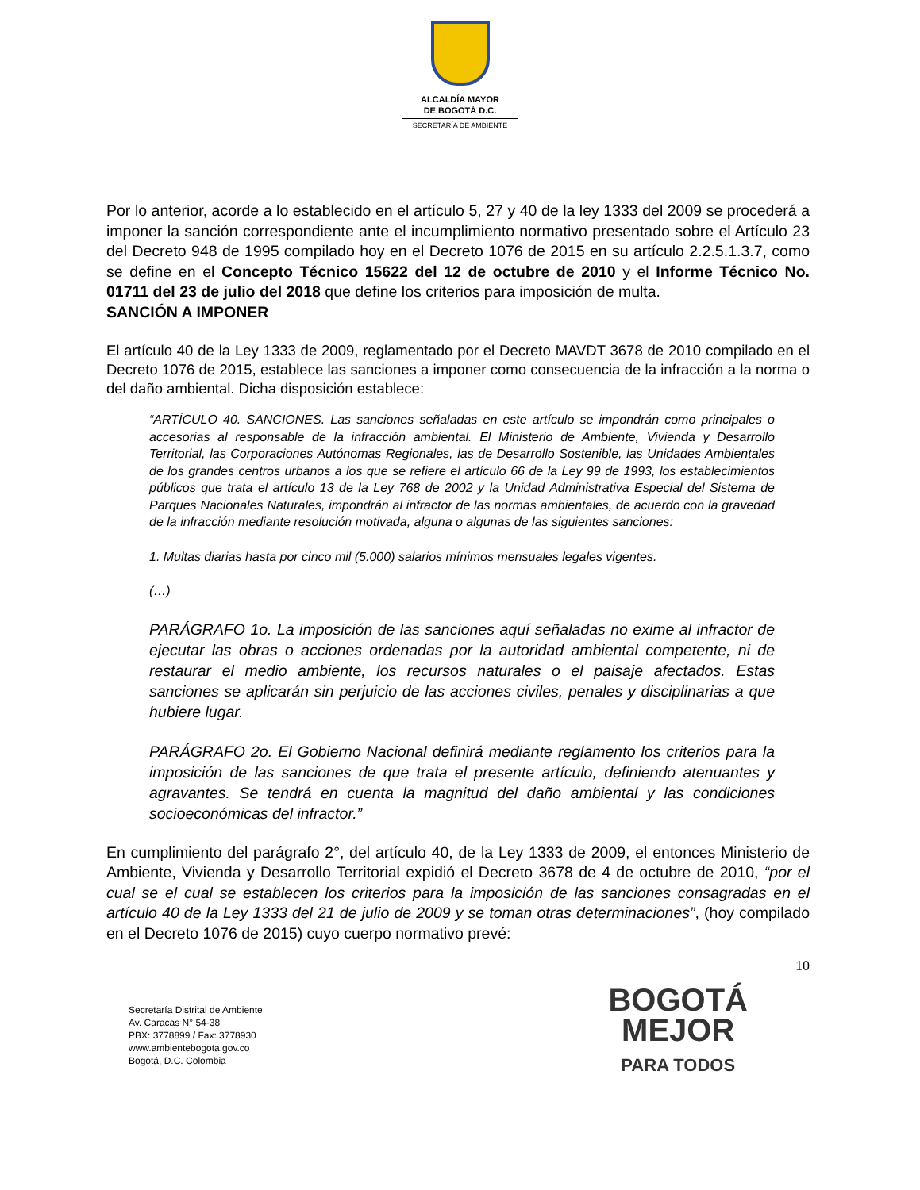ALCALDÍA MAYOR
DE BOGOTÁ D.C.
SECRETARÍA DE AMBIENTE
Por lo anterior, acorde a lo establecido en el artículo 5, 27 y 40 de la ley 1333 del 2009 se procederá a imponer la sanción correspondiente ante el incumplimiento normativo presentado sobre el Artículo 23 del Decreto 948 de 1995 compilado hoy en el Decreto 1076 de 2015 en su artículo 2.2.5.1.3.7, como se define en el Concepto Técnico 15622 del 12 de octubre de 2010 y el Informe Técnico No. 01711 del 23 de julio del 2018 que define los criterios para imposición de multa.
SANCIÓN A IMPONER
El artículo 40 de la Ley 1333 de 2009, reglamentado por el Decreto MAVDT 3678 de 2010 compilado en el Decreto 1076 de 2015, establece las sanciones a imponer como consecuencia de la infracción a la norma o del daño ambiental. Dicha disposición establece:
“ARTÍCULO 40. SANCIONES. Las sanciones señaladas en este artículo se impondrán como principales o accesorias al responsable de la infracción ambiental. El Ministerio de Ambiente, Vivienda y Desarrollo Territorial, las Corporaciones Autónomas Regionales, las de Desarrollo Sostenible, las Unidades Ambientales de los grandes centros urbanos a los que se refiere el artículo 66 de la Ley 99 de 1993, los establecimientos públicos que trata el artículo 13 de la Ley 768 de 2002 y la Unidad Administrativa Especial del Sistema de Parques Nacionales Naturales, impondrán al infractor de las normas ambientales, de acuerdo con la gravedad de la infracción mediante resolución motivada, alguna o algunas de las siguientes sanciones:
1. Multas diarias hasta por cinco mil (5.000) salarios mínimos mensuales legales vigentes.
(…)
PARÁGRAFO 1o. La imposición de las sanciones aquí señaladas no exime al infractor de ejecutar las obras o acciones ordenadas por la autoridad ambiental competente, ni de restaurar el medio ambiente, los recursos naturales o el paisaje afectados. Estas sanciones se aplicarán sin perjuicio de las acciones civiles, penales y disciplinarias a que hubiere lugar.
PARÁGRAFO 2o. El Gobierno Nacional definirá mediante reglamento los criterios para la imposición de las sanciones de que trata el presente artículo, definiendo atenuantes y agravantes. Se tendrá en cuenta la magnitud del daño ambiental y las condiciones socioeconómicas del infractor.”
En cumplimiento del parágrafo 2°, del artículo 40, de la Ley 1333 de 2009, el entonces Ministerio de Ambiente, Vivienda y Desarrollo Territorial expidió el Decreto 3678 de 4 de octubre de 2010, “por el cual se el cual se establecen los criterios para la imposición de las sanciones consagradas en el artículo 40 de la Ley 1333 del 21 de julio de 2009 y se toman otras determinaciones”, (hoy compilado en el Decreto 1076 de 2015) cuyo cuerpo normativo prevé:
10
Secretaría Distrital de Ambiente
Av. Caracas N° 54-38
PBX: 3778899 / Fax: 3778930
www.ambientebogota.gov.co
Bogotá, D.C. Colombia
BOGOTÁ
MEJOR
PARA TODOS